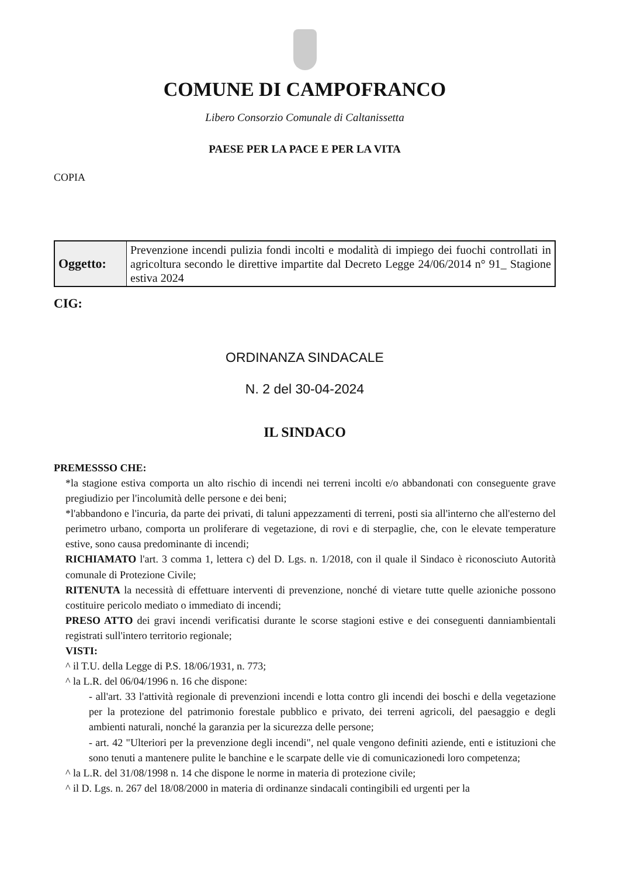COMUNE DI CAMPOFRANCO
Libero Consorzio Comunale di Caltanissetta
PAESE PER LA PACE E PER LA VITA
COPIA
| Oggetto: | Prevenzione incendi pulizia fondi incolti e modalità di impiego dei fuochi controllati in agricoltura secondo le direttive impartite dal Decreto Legge 24/06/2014 n° 91_ Stagione estiva 2024 |
CIG:
ORDINANZA SINDACALE
N. 2 del 30-04-2024
IL SINDACO
PREMESSSO CHE:
*la stagione estiva comporta un alto rischio di incendi nei terreni incolti e/o abbandonati con conseguente grave pregiudizio per l'incolumità delle persone e dei beni;
*l'abbandono e l'incuria, da parte dei privati, di taluni appezzamenti di terreni, posti sia all'interno che all'esterno del perimetro urbano, comporta un proliferare di vegetazione, di rovi e di sterpaglie, che, con le elevate temperature estive, sono causa predominante di incendi;
RICHIAMATO l'art. 3 comma 1, lettera c) del D. Lgs. n. 1/2018, con il quale il Sindaco è riconosciuto Autorità comunale di Protezione Civile;
RITENUTA la necessità di effettuare interventi di prevenzione, nonché di vietare tutte quelle azioniche possono costituire pericolo mediato o immediato di incendi;
PRESO ATTO dei gravi incendi verificatisi durante le scorse stagioni estive e dei conseguenti danniambientali registrati sull'intero territorio regionale;
VISTI:
^ il T.U. della Legge di P.S. 18/06/1931, n. 773;
^ la L.R. del 06/04/1996 n. 16 che dispone:
- all'art. 33 l'attività regionale di prevenzioni incendi e lotta contro gli incendi dei boschi e della vegetazione per la protezione del patrimonio forestale pubblico e privato, dei terreni agricoli, del paesaggio e degli ambienti naturali, nonché la garanzia per la sicurezza delle persone;
- art. 42 "Ulteriori per la prevenzione degli incendi", nel quale vengono definiti aziende, enti e istituzioni che sono tenuti a mantenere pulite le banchine e le scarpate delle vie di comunicazionedi loro competenza;
^ la L.R. del 31/08/1998 n. 14 che dispone le norme in materia di protezione civile;
^ il D. Lgs. n. 267 del 18/08/2000 in materia di ordinanze sindacali contingibili ed urgenti per la